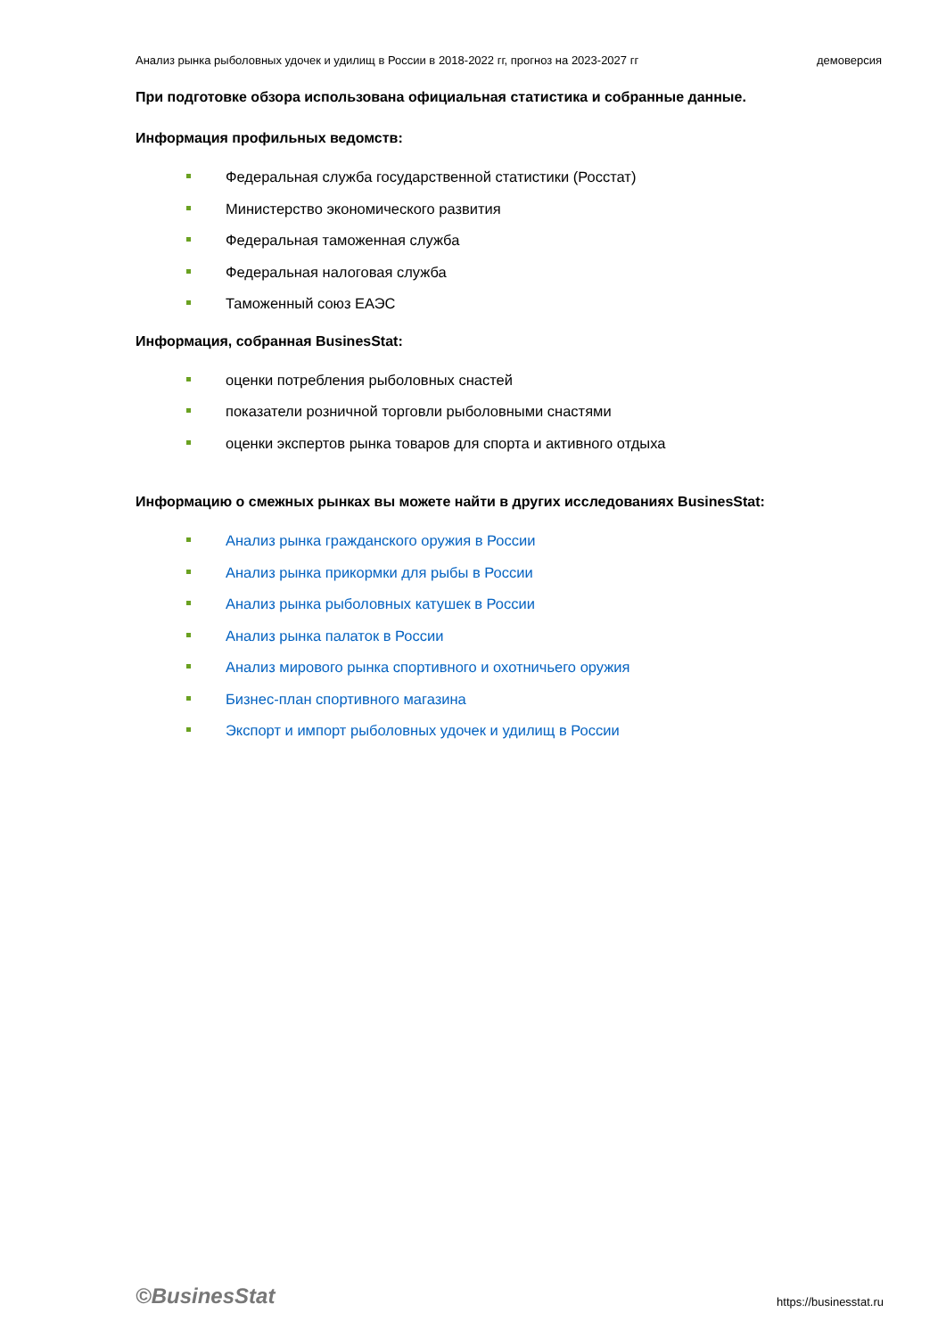Анализ рынка рыболовных удочек и удилищ в России в 2018-2022 гг, прогноз на 2023-2027 гг демоверсия
При подготовке обзора использована официальная статистика и собранные данные.
Информация профильных ведомств:
Федеральная служба государственной статистики (Росстат)
Министерство экономического развития
Федеральная таможенная служба
Федеральная налоговая служба
Таможенный союз ЕАЭС
Информация, собранная BusinesStat:
оценки потребления рыболовных снастей
показатели розничной торговли рыболовными снастями
оценки экспертов рынка товаров для спорта и активного отдыха
Информацию о смежных рынках вы можете найти в других исследованиях BusinesStat:
Анализ рынка гражданского оружия в России
Анализ рынка прикормки для рыбы в России
Анализ рынка рыболовных катушек в России
Анализ рынка палаток в России
Анализ мирового рынка спортивного и охотничьего оружия
Бизнес-план спортивного магазина
Экспорт и импорт рыболовных удочек и удилищ в России
©BusinesStat https://businesstat.ru